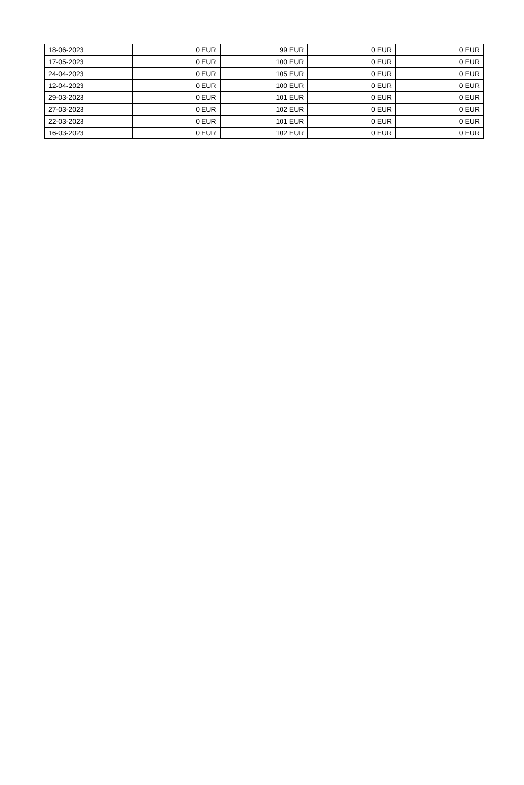| 18-06-2023 | 0 EUR | 99 EUR | 0 EUR | 0 EUR |
| 17-05-2023 | 0 EUR | 100 EUR | 0 EUR | 0 EUR |
| 24-04-2023 | 0 EUR | 105 EUR | 0 EUR | 0 EUR |
| 12-04-2023 | 0 EUR | 100 EUR | 0 EUR | 0 EUR |
| 29-03-2023 | 0 EUR | 101 EUR | 0 EUR | 0 EUR |
| 27-03-2023 | 0 EUR | 102 EUR | 0 EUR | 0 EUR |
| 22-03-2023 | 0 EUR | 101 EUR | 0 EUR | 0 EUR |
| 16-03-2023 | 0 EUR | 102 EUR | 0 EUR | 0 EUR |